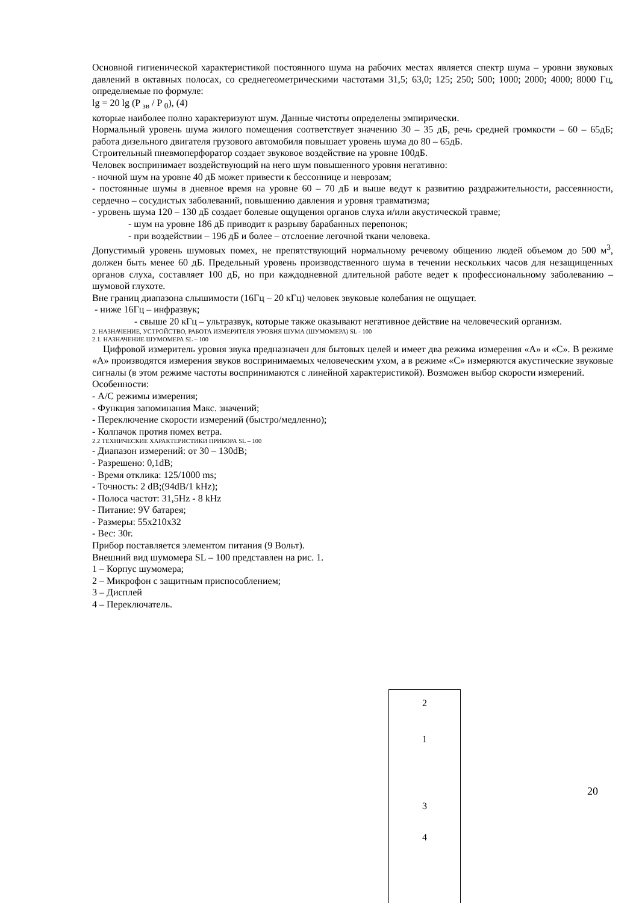Основной гигиенической характеристикой постоянного шума на рабочих местах является спектр шума – уровни звуковых давлений в октавных полосах, со среднегеометрическими частотами 31,5; 63,0; 125; 250; 500; 1000; 2000; 4000; 8000 Гц, определяемые по формуле:
lg = 20 lg (P <sub>зв</sub> / P <sub>0</sub>), (4)
которые наиболее полно характеризуют шум. Данные чистоты определены эмпирически.
Нормальный уровень шума жилого помещения соответствует значению 30 – 35 дБ, речь средней громкости – 60 – 65дБ; работа дизельного двигателя грузового автомобиля повышает уровень шума до 80 – 65дБ.
Строительный пневмоперфоратор создает звуковое воздействие на уровне 100дБ.
Человек воспринимает воздействующий на него шум повышенного уровня негативно:
- ночной шум на уровне 40 дБ может привести к бессоннице и неврозам;
- постоянные шумы в дневное время на уровне 60 – 70 дБ и выше ведут к развитию раздражительности, рассеянности, сердечно – сосудистых заболеваний, повышению давления и уровня травматизма;
- уровень шума 120 – 130 дБ создает болевые ощущения органов слуха и/или акустической травме;
- шум на уровне 186 дБ приводит к разрыву барабанных перепонок;
- при воздействии – 196 дБ и более – отслоение легочной ткани человека.
Допустимый уровень шумовых помех, не препятствующий нормальному речевому общению людей объемом до 500 м<sup>3</sup>, должен быть менее 60 дБ. Предельный уровень производственного шума в течении нескольких часов для незащищенных органов слуха, составляет 100 дБ, но при каждодневной длительной работе ведет к профессиональному заболеванию – шумовой глухоте.
Вне границ диапазона слышимости (16Гц – 20 кГц) человек звуковые колебания не ощущает.
- ниже 16Гц – инфразвук;
- свыше 20 кГц – ультразвук, которые также оказывают негативное действие на человеческий организм.
2. НАЗНАЧЕНИЕ, УСТРОЙСТВО, РАБОТА ИЗМЕРИТЕЛЯ УРОВНЯ ШУМА (ШУМОМЕРА) SL - 100
2.1. НАЗНАЧЕНИЕ ШУМОМЕРА SL – 100
Цифровой измеритель уровня звука предназначен для бытовых целей и имеет два режима измерения «А» и «С». В режиме «А» производятся измерения звуков воспринимаемых человеческим ухом, а в режиме «С» измеряются акустические звуковые сигналы (в этом режиме частоты воспринимаются с линейной характеристикой). Возможен выбор скорости измерений.
Особенности:
- А/С режимы измерения;
- Функция запоминания Макс. значений;
- Переключение скорости измерений (быстро/медленно);
- Колпачок против помех ветра.
2.2 ТЕХНИЧЕСКИЕ ХАРАКТЕРИСТИКИ ПРИБОРА SL – 100
- Диапазон измерений: от 30 – 130dB;
- Разрешено: 0,1dB;
- Время отклика: 125/1000 ms;
- Точность: 2 dB;(94dB/1 kHz);
- Полоса частот: 31,5Hz - 8 kHz
- Питание: 9V батарея;
- Размеры: 55x210x32
- Вес: 30г.
Прибор поставляется элементом питания (9 Вольт).
Внешний вид шумомера SL – 100 представлен на рис. 1.
1 – Корпус шумомера;
2 – Микрофон с защитным приспособлением;
3 – Дисплей
4 – Переключатель.
2
1
3
4
20